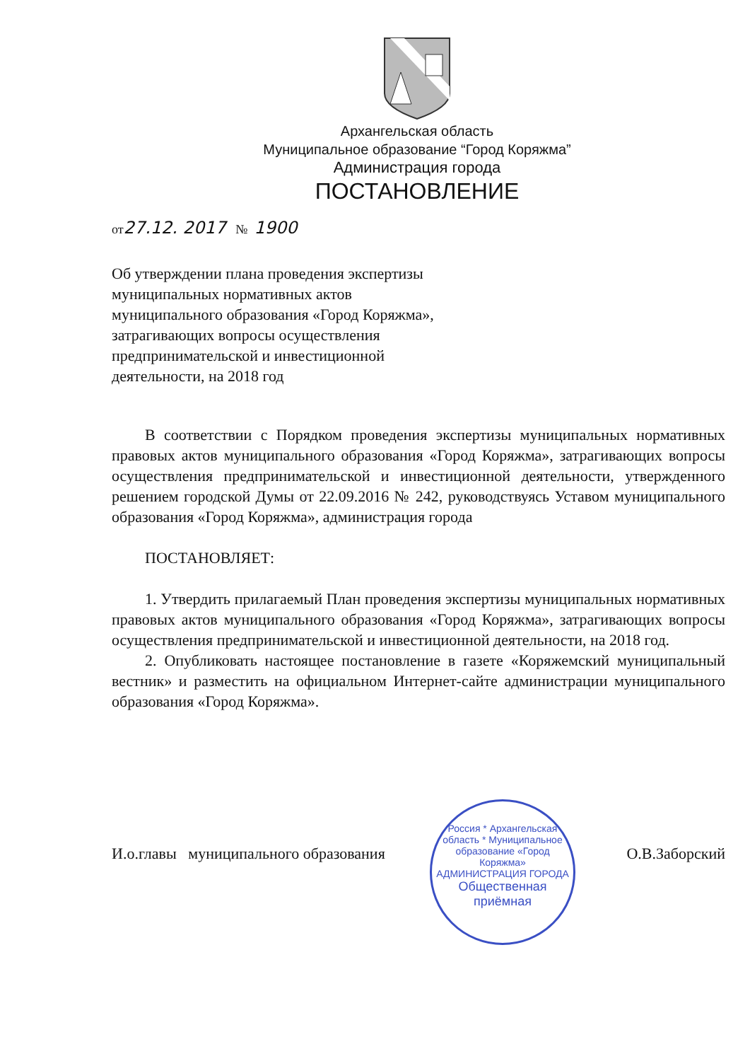Архангельская область
Муниципальное образование “Город Коряжма”
Администрация города
ПОСТАНОВЛЕНИЕ
от27.12. 2017 № 1900
Об утверждении плана проведения экспертизы муниципальных нормативных актов муниципального образования «Город Коряжма», затрагивающих вопросы осуществления предпринимательской и инвестиционной деятельности, на 2018 год
В соответствии с Порядком проведения экспертизы муниципальных нормативных правовых актов муниципального образования «Город Коряжма», затрагивающих вопросы осуществления предпринимательской и инвестиционной деятельности, утвержденного решением городской Думы от 22.09.2016 № 242, руководствуясь Уставом муниципального образования «Город Коряжма», администрация города
ПОСТАНОВЛЯЕТ:
1. Утвердить прилагаемый План проведения экспертизы муниципальных нормативных правовых актов муниципального образования «Город Коряжма», затрагивающих вопросы осуществления предпринимательской и инвестиционной деятельности, на 2018 год.
2. Опубликовать настоящее постановление в газете «Коряжемский муниципальный вестник» и разместить на официальном Интернет-сайте администрации муниципального образования «Город Коряжма».
Россия * Архангельская область * Муниципальное образование «Город Коряжма»
АДМИНИСТРАЦИЯ ГОРОДА
Общественная приёмная
И.о.главы муниципального образования О.В.Заборский